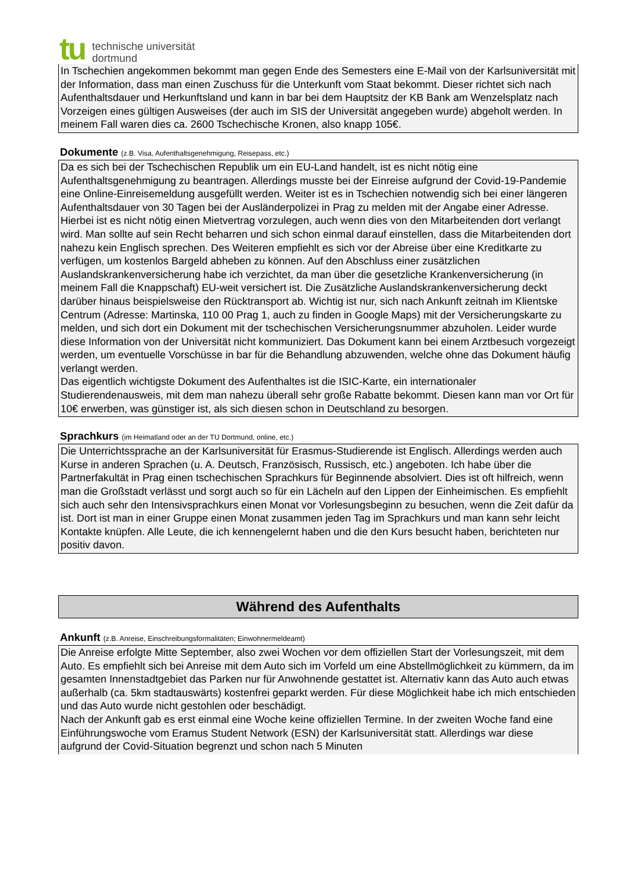tu
technische universität
dortmund
In Tschechien angekommen bekommt man gegen Ende des Semesters eine E-Mail von der Karlsuniversität mit der Information, dass man einen Zuschuss für die Unterkunft vom Staat bekommt. Dieser richtet sich nach Aufenthaltsdauer und Herkunftsland und kann in bar bei dem Hauptsitz der KB Bank am Wenzelsplatz nach Vorzeigen eines gültigen Ausweises (der auch im SIS der Universität angegeben wurde) abgeholt werden. In meinem Fall waren dies ca. 2600 Tschechische Kronen, also knapp 105€.
Dokumente (z.B. Visa, Aufenthaltsgenehmigung, Reisepass, etc.)
Da es sich bei der Tschechischen Republik um ein EU-Land handelt, ist es nicht nötig eine Aufenthaltsgenehmigung zu beantragen. Allerdings musste bei der Einreise aufgrund der Covid-19-Pandemie eine Online-Einreisemeldung ausgefüllt werden. Weiter ist es in Tschechien notwendig sich bei einer längeren Aufenthaltsdauer von 30 Tagen bei der Ausländerpolizei in Prag zu melden mit der Angabe einer Adresse. Hierbei ist es nicht nötig einen Mietvertrag vorzulegen, auch wenn dies von den Mitarbeitenden dort verlangt wird. Man sollte auf sein Recht beharren und sich schon einmal darauf einstellen, dass die Mitarbeitenden dort nahezu kein Englisch sprechen. Des Weiteren empfiehlt es sich vor der Abreise über eine Kreditkarte zu verfügen, um kostenlos Bargeld abheben zu können. Auf den Abschluss einer zusätzlichen Auslandskrankenversicherung habe ich verzichtet, da man über die gesetzliche Krankenversicherung (in meinem Fall die Knappschaft) EU-weit versichert ist. Die Zusätzliche Auslandskrankenversicherung deckt darüber hinaus beispielsweise den Rücktransport ab. Wichtig ist nur, sich nach Ankunft zeitnah im Klientske Centrum (Adresse: Martinska, 110 00 Prag 1, auch zu finden in Google Maps) mit der Versicherungskarte zu melden, und sich dort ein Dokument mit der tschechischen Versicherungsnummer abzuholen. Leider wurde diese Information von der Universität nicht kommuniziert. Das Dokument kann bei einem Arztbesuch vorgezeigt werden, um eventuelle Vorschüsse in bar für die Behandlung abzuwenden, welche ohne das Dokument häufig verlangt werden.
Das eigentlich wichtigste Dokument des Aufenthaltes ist die ISIC-Karte, ein internationaler Studierendenausweis, mit dem man nahezu überall sehr große Rabatte bekommt. Diesen kann man vor Ort für 10€ erwerben, was günstiger ist, als sich diesen schon in Deutschland zu besorgen.
Sprachkurs (im Heimatland oder an der TU Dortmund, online, etc.)
Die Unterrichtssprache an der Karlsuniversität für Erasmus-Studierende ist Englisch. Allerdings werden auch Kurse in anderen Sprachen (u. A. Deutsch, Französisch, Russisch, etc.) angeboten. Ich habe über die Partnerfakultät in Prag einen tschechischen Sprachkurs für Beginnende absolviert. Dies ist oft hilfreich, wenn man die Großstadt verlässt und sorgt auch so für ein Lächeln auf den Lippen der Einheimischen. Es empfiehlt sich auch sehr den Intensivsprachkurs einen Monat vor Vorlesungsbeginn zu besuchen, wenn die Zeit dafür da ist. Dort ist man in einer Gruppe einen Monat zusammen jeden Tag im Sprachkurs und man kann sehr leicht Kontakte knüpfen. Alle Leute, die ich kennengelernt haben und die den Kurs besucht haben, berichteten nur positiv davon.
Während des Aufenthalts
Ankunft (z.B. Anreise, Einschreibungsformalitäten; Einwohnermeldeamt)
Die Anreise erfolgte Mitte September, also zwei Wochen vor dem offiziellen Start der Vorlesungszeit, mit dem Auto. Es empfiehlt sich bei Anreise mit dem Auto sich im Vorfeld um eine Abstellmöglichkeit zu kümmern, da im gesamten Innenstadtgebiet das Parken nur für Anwohnende gestattet ist. Alternativ kann das Auto auch etwas außerhalb (ca. 5km stadtauswärts) kostenfrei geparkt werden. Für diese Möglichkeit habe ich mich entschieden und das Auto wurde nicht gestohlen oder beschädigt.
Nach der Ankunft gab es erst einmal eine Woche keine offiziellen Termine. In der zweiten Woche fand eine Einführungswoche vom Eramus Student Network (ESN) der Karlsuniversität statt. Allerdings war diese aufgrund der Covid-Situation begrenzt und schon nach 5 Minuten